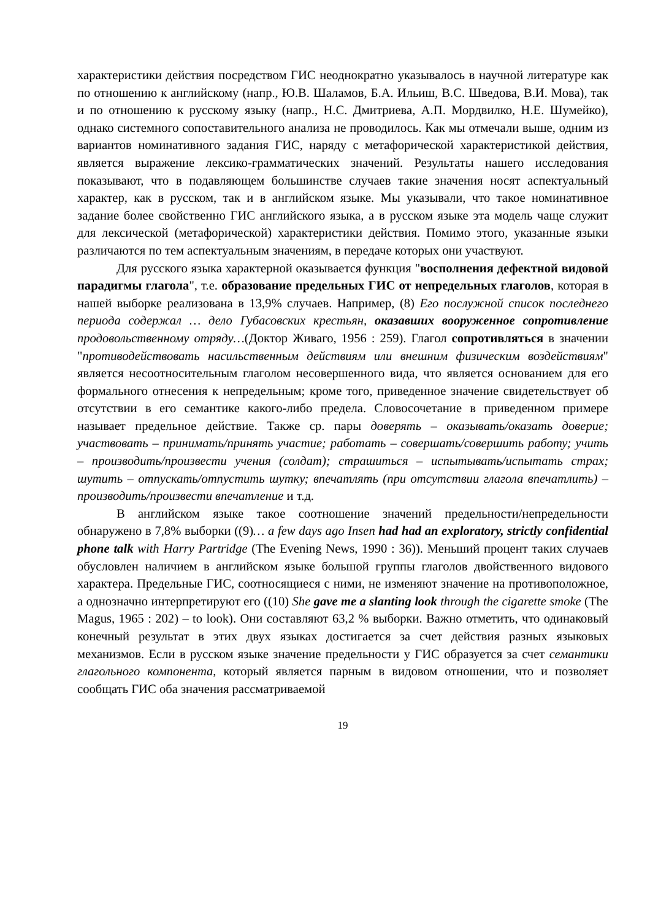характеристики действия посредством ГИС неоднократно указывалось в научной литературе как по отношению к английскому (напр., Ю.В. Шаламов, Б.А. Ильиш, В.С. Шведова, В.И. Мова), так и по отношению к русскому языку (напр., Н.С. Дмитриева, А.П. Мордвилко, Н.Е. Шумейко), однако системного сопоставительного анализа не проводилось. Как мы отмечали выше, одним из вариантов номинативного задания ГИС, наряду с метафорической характеристикой действия, является выражение лексико-грамматических значений. Результаты нашего исследования показывают, что в подавляющем большинстве случаев такие значения носят аспектуальный характер, как в русском, так и в английском языке. Мы указывали, что такое номинативное задание более свойственно ГИС английского языка, а в русском языке эта модель чаще служит для лексической (метафорической) характеристики действия. Помимо этого, указанные языки различаются по тем аспектуальным значениям, в передаче которых они участвуют.
Для русского языка характерной оказывается функция "восполнения дефектной видовой парадигмы глагола", т.е. образование предельных ГИС от непредельных глаголов, которая в нашей выборке реализована в 13,9% случаев. Например, (8) Его послужной список последнего периода содержал … дело Губасовских крестьян, оказавших вооруженное сопротивление продовольственному отряду…(Доктор Живаго, 1956 : 259). Глагол сопротивляться в значении "противодействовать насильственным действиям или внешним физическим воздействиям" является несоотносительным глаголом несовершенного вида, что является основанием для его формального отнесения к непредельным; кроме того, приведенное значение свидетельствует об отсутствии в его семантике какого-либо предела. Словосочетание в приведенном примере называет предельное действие. Также ср. пары доверять – оказывать/оказать доверие; участвовать – принимать/принять участие; работать – совершать/совершить работу; учить – производить/произвести учения (солдат); страшиться – испытывать/испытать страх; шутить – отпускать/отпустить шутку; впечатлять (при отсутствии глагола впечатлить) – производить/произвести впечатление и т.д.
В английском языке такое соотношение значений предельности/непредельности обнаружено в 7,8% выборки ((9)… a few days ago Insen had had an exploratory, strictly confidential phone talk with Harry Partridge (The Evening News, 1990 : 36)). Меньший процент таких случаев обусловлен наличием в английском языке большой группы глаголов двойственного видового характера. Предельные ГИС, соотносящиеся с ними, не изменяют значение на противоположное, а однозначно интерпретируют его ((10) She gave me a slanting look through the cigarette smoke (The Magus, 1965 : 202) – to look). Они составляют 63,2 % выборки. Важно отметить, что одинаковый конечный результат в этих двух языках достигается за счет действия разных языковых механизмов. Если в русском языке значение предельности у ГИС образуется за счет семантики глагольного компонента, который является парным в видовом отношении, что и позволяет сообщать ГИС оба значения рассматриваемой
19